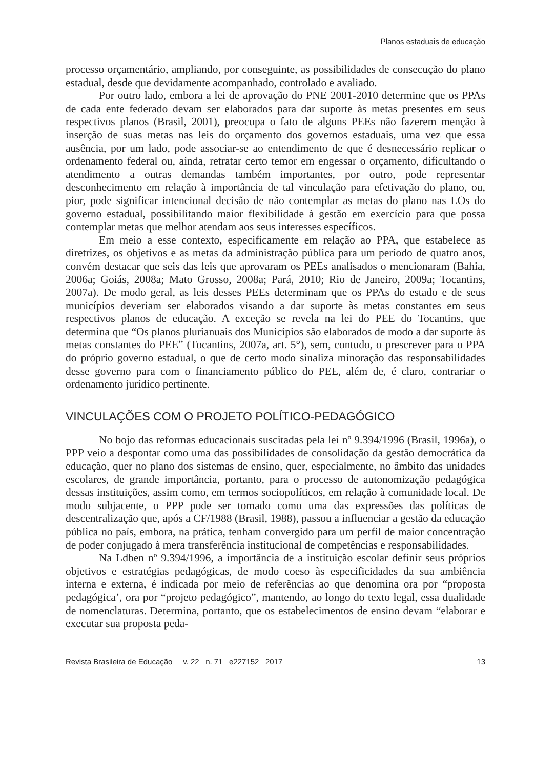Planos estaduais de educação
processo orçamentário, ampliando, por conseguinte, as possibilidades de consecução do plano estadual, desde que devidamente acompanhado, controlado e avaliado.
Por outro lado, embora a lei de aprovação do PNE 2001-2010 determine que os PPAs de cada ente federado devam ser elaborados para dar suporte às metas presentes em seus respectivos planos (Brasil, 2001), preocupa o fato de alguns PEEs não fazerem menção à inserção de suas metas nas leis do orçamento dos governos estaduais, uma vez que essa ausência, por um lado, pode associar-se ao entendimento de que é desnecessário replicar o ordenamento federal ou, ainda, retratar certo temor em engessar o orçamento, dificultando o atendimento a outras demandas também importantes, por outro, pode representar desconhecimento em relação à importância de tal vinculação para efetivação do plano, ou, pior, pode significar intencional decisão de não contemplar as metas do plano nas LOs do governo estadual, possibilitando maior flexibilidade à gestão em exercício para que possa contemplar metas que melhor atendam aos seus interesses específicos.
Em meio a esse contexto, especificamente em relação ao PPA, que estabelece as diretrizes, os objetivos e as metas da administração pública para um período de quatro anos, convém destacar que seis das leis que aprovaram os PEEs analisados o mencionaram (Bahia, 2006a; Goiás, 2008a; Mato Grosso, 2008a; Pará, 2010; Rio de Janeiro, 2009a; Tocantins, 2007a). De modo geral, as leis desses PEEs determinam que os PPAs do estado e de seus municípios deveriam ser elaborados visando a dar suporte às metas constantes em seus respectivos planos de educação. A exceção se revela na lei do PEE do Tocantins, que determina que “Os planos plurianuais dos Municípios são elaborados de modo a dar suporte às metas constantes do PEE” (Tocantins, 2007a, art. 5°), sem, contudo, o prescrever para o PPA do próprio governo estadual, o que de certo modo sinaliza minoração das responsabilidades desse governo para com o financiamento público do PEE, além de, é claro, contrariar o ordenamento jurídico pertinente.
VINCULAÇÕES COM O PROJETO POLÍTICO-PEDAGÓGICO
No bojo das reformas educacionais suscitadas pela lei nº 9.394/1996 (Brasil, 1996a), o PPP veio a despontar como uma das possibilidades de consolidação da gestão democrática da educação, quer no plano dos sistemas de ensino, quer, especialmente, no âmbito das unidades escolares, de grande importância, portanto, para o processo de autonomização pedagógica dessas instituições, assim como, em termos sociopolíticos, em relação à comunidade local. De modo subjacente, o PPP pode ser tomado como uma das expressões das políticas de descentralização que, após a CF/1988 (Brasil, 1988), passou a influenciar a gestão da educação pública no país, embora, na prática, tenham convergido para um perfil de maior concentração de poder conjugado à mera transferência institucional de competências e responsabilidades.
Na Ldben nº 9.394/1996, a importância de a instituição escolar definir seus próprios objetivos e estratégias pedagógicas, de modo coeso às especificidades da sua ambiência interna e externa, é indicada por meio de referências ao que denomina ora por “proposta pedagógica’, ora por “projeto pedagógico”, mantendo, ao longo do texto legal, essa dualidade de nomenclaturas. Determina, portanto, que os estabelecimentos de ensino devam “elaborar e executar sua proposta peda-
Revista Brasileira de Educação v. 22 n. 71 e227152 2017 13